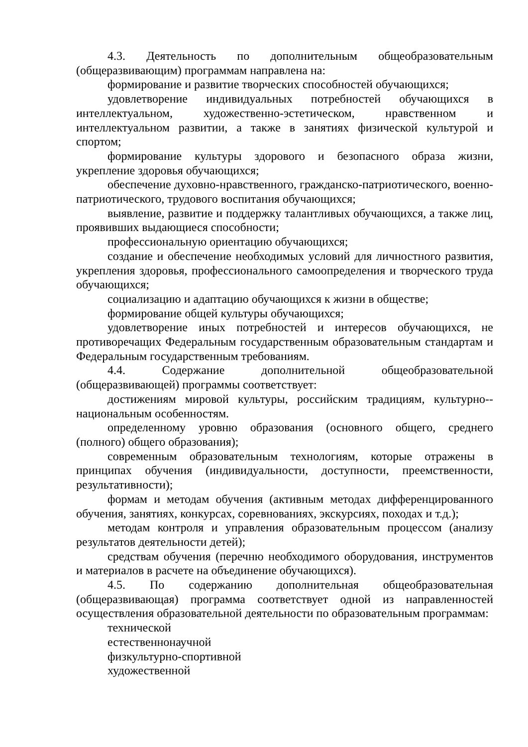4.3. Деятельность по дополнительным общеобразовательным (общеразвивающим) программам направлена на:
формирование и развитие творческих способностей обучающихся;
удовлетворение индивидуальных потребностей обучающихся в интеллектуальном, художественно-эстетическом, нравственном и интеллектуальном развитии, а также в занятиях физической культурой и спортом;
формирование культуры здорового и безопасного образа жизни, укрепление здоровья обучающихся;
обеспечение духовно-нравственного, гражданско-патриотического, военно-патриотического, трудового воспитания обучающихся;
выявление, развитие и поддержку талантливых обучающихся, а также лиц, проявивших выдающиеся способности;
профессиональную ориентацию обучающихся;
создание и обеспечение необходимых условий для личностного развития, укрепления здоровья, профессионального самоопределения и творческого труда обучающихся;
социализацию и адаптацию обучающихся к жизни в обществе;
формирование общей культуры обучающихся;
удовлетворение иных потребностей и интересов обучающихся, не противоречащих Федеральным государственным образовательным стандартам и Федеральным государственным требованиям.
4.4. Содержание дополнительной общеобразовательной (общеразвивающей) программы соответствует:
достижениям мировой культуры, российским традициям, культурно--национальным особенностям.
определенному уровню образования (основного общего, среднего (полного) общего образования);
современным образовательным технологиям, которые отражены в принципах обучения (индивидуальности, доступности, преемственности, результативности);
формам и методам обучения (активным методах дифференцированного обучения, занятиях, конкурсах, соревнованиях, экскурсиях, походах и т.д.);
методам контроля и управления образовательным процессом (анализу результатов деятельности детей);
средствам обучения (перечню необходимого оборудования, инструментов и материалов в расчете на объединение обучающихся).
4.5. По содержанию дополнительная общеобразовательная (общеразвивающая) программа соответствует одной из направленностей осуществления образовательной деятельности по образовательным программам:
технической
естественнонаучной
физкультурно-спортивной
художественной